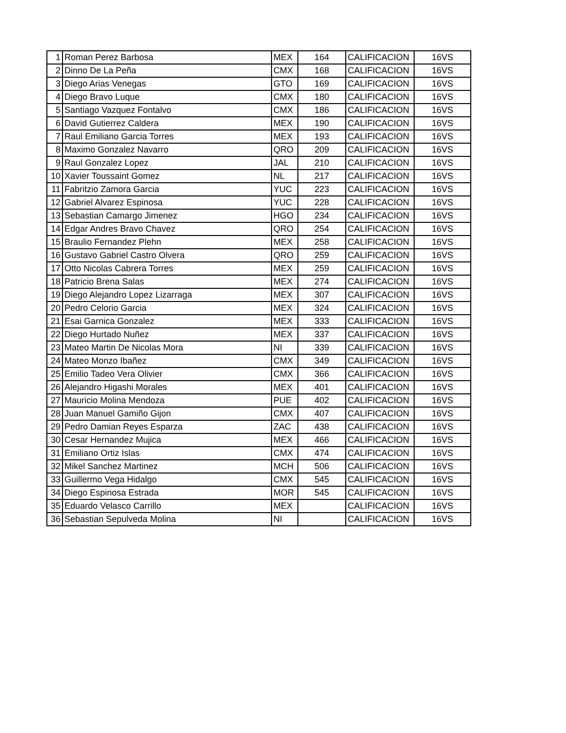| 1 | Roman Perez Barbosa | MEX | 164 | CALIFICACION | 16VS |
| 2 | Dinno De La Peña | CMX | 168 | CALIFICACION | 16VS |
| 3 | Diego Arias Venegas | GTO | 169 | CALIFICACION | 16VS |
| 4 | Diego Bravo Luque | CMX | 180 | CALIFICACION | 16VS |
| 5 | Santiago Vazquez Fontalvo | CMX | 186 | CALIFICACION | 16VS |
| 6 | David Gutierrez Caldera | MEX | 190 | CALIFICACION | 16VS |
| 7 | Raul Emiliano Garcia Torres | MEX | 193 | CALIFICACION | 16VS |
| 8 | Maximo Gonzalez Navarro | QRO | 209 | CALIFICACION | 16VS |
| 9 | Raul Gonzalez Lopez | JAL | 210 | CALIFICACION | 16VS |
| 10 | Xavier Toussaint Gomez | NL | 217 | CALIFICACION | 16VS |
| 11 | Fabritzio Zamora Garcia | YUC | 223 | CALIFICACION | 16VS |
| 12 | Gabriel Alvarez Espinosa | YUC | 228 | CALIFICACION | 16VS |
| 13 | Sebastian Camargo Jimenez | HGO | 234 | CALIFICACION | 16VS |
| 14 | Edgar Andres Bravo Chavez | QRO | 254 | CALIFICACION | 16VS |
| 15 | Braulio Fernandez Plehn | MEX | 258 | CALIFICACION | 16VS |
| 16 | Gustavo Gabriel Castro Olvera | QRO | 259 | CALIFICACION | 16VS |
| 17 | Otto Nicolas Cabrera Torres | MEX | 259 | CALIFICACION | 16VS |
| 18 | Patricio Brena Salas | MEX | 274 | CALIFICACION | 16VS |
| 19 | Diego Alejandro Lopez Lizarraga | MEX | 307 | CALIFICACION | 16VS |
| 20 | Pedro Celorio Garcia | MEX | 324 | CALIFICACION | 16VS |
| 21 | Esai Garnica Gonzalez | MEX | 333 | CALIFICACION | 16VS |
| 22 | Diego Hurtado Nuñez | MEX | 337 | CALIFICACION | 16VS |
| 23 | Mateo Martin De Nicolas Mora | NI | 339 | CALIFICACION | 16VS |
| 24 | Mateo Monzo Ibañez | CMX | 349 | CALIFICACION | 16VS |
| 25 | Emilio Tadeo Vera Olivier | CMX | 366 | CALIFICACION | 16VS |
| 26 | Alejandro Higashi Morales | MEX | 401 | CALIFICACION | 16VS |
| 27 | Mauricio Molina Mendoza | PUE | 402 | CALIFICACION | 16VS |
| 28 | Juan Manuel Gamiño Gijon | CMX | 407 | CALIFICACION | 16VS |
| 29 | Pedro Damian Reyes Esparza | ZAC | 438 | CALIFICACION | 16VS |
| 30 | Cesar Hernandez Mujica | MEX | 466 | CALIFICACION | 16VS |
| 31 | Emiliano Ortiz Islas | CMX | 474 | CALIFICACION | 16VS |
| 32 | Mikel Sanchez Martinez | MCH | 506 | CALIFICACION | 16VS |
| 33 | Guillermo Vega Hidalgo | CMX | 545 | CALIFICACION | 16VS |
| 34 | Diego Espinosa Estrada | MOR | 545 | CALIFICACION | 16VS |
| 35 | Eduardo Velasco Carrillo | MEX | | CALIFICACION | 16VS |
| 36 | Sebastian Sepulveda Molina | NI | | CALIFICACION | 16VS |